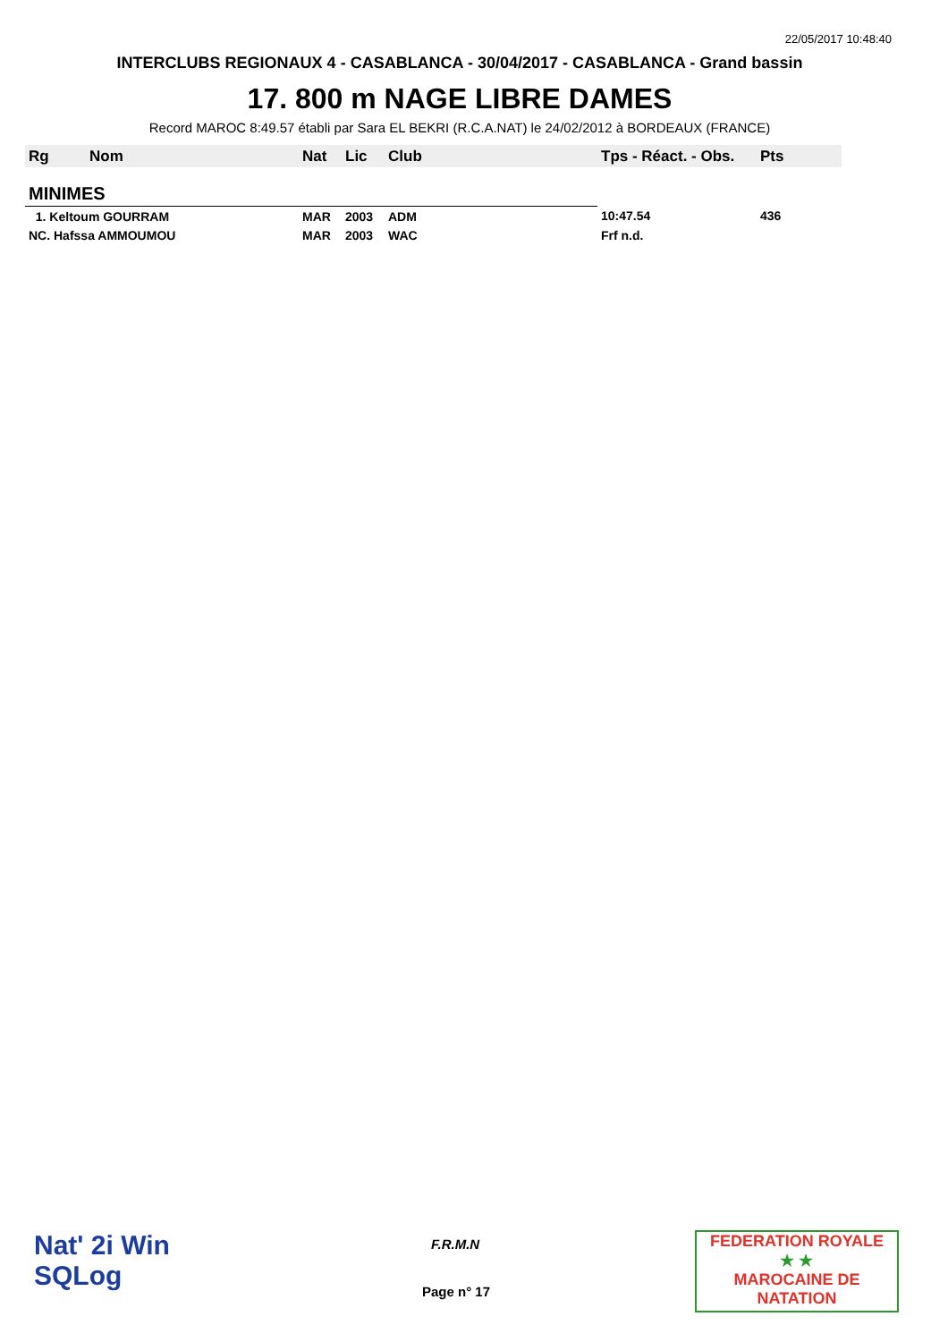22/05/2017 10:48:40
INTERCLUBS REGIONAUX 4 - CASABLANCA - 30/04/2017 - CASABLANCA - Grand bassin
17. 800 m NAGE LIBRE DAMES
Record MAROC 8:49.57 établi par Sara EL BEKRI (R.C.A.NAT) le 24/02/2012 à BORDEAUX (FRANCE)
| Rg | Nom | Nat | Lic | Club | Tps - Réact. - Obs. | Pts |
| --- | --- | --- | --- | --- | --- | --- |
| MINIMES | | | | | | |
| 1. Keltoum GOURRAM | | MAR | 2003 | ADM | 10:47.54 | 436 |
| NC. Hafssa AMMOUMOU | | MAR | 2003 | WAC | Frf n.d. | |
Nat' 2i Win
SQLog
F.R.M.N
Page n° 17
FEDERATION ROYALE
★ ★
MAROCAINE DE NATATION